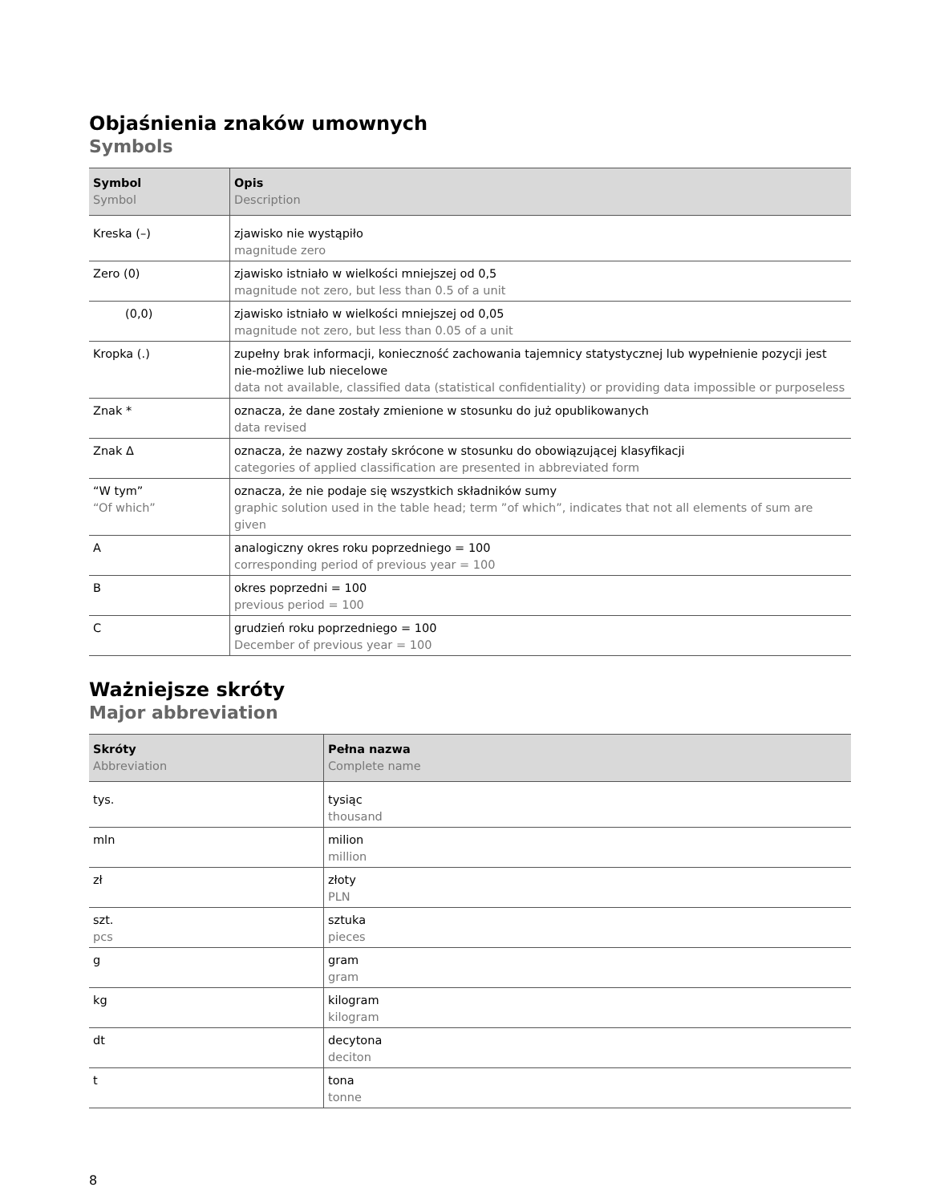Objaśnienia znaków umownych
Symbols
| Symbol Symbol | Opis Description |
| --- | --- |
| Kreska (–) | zjawisko nie wystąpiło magnitude zero |
| Zero (0) | zjawisko istniało w wielkości mniejszej od 0,5 magnitude not zero, but less than 0.5 of a unit |
| (0,0) | zjawisko istniało w wielkości mniejszej od 0,05 magnitude not zero, but less than 0.05 of a unit |
| Kropka (.) | zupełny brak informacji, konieczność zachowania tajemnicy statystycznej lub wypełnienie pozycji jest nie-możliwe lub niecelowe data not available, classified data (statistical confidentiality) or providing data impossible or purposeless |
| Znak * | oznacza, że dane zostały zmienione w stosunku do już opublikowanych data revised |
| Znak Δ | oznacza, że nazwy zostały skrócone w stosunku do obowiązującej klasyfikacji categories of applied classification are presented in abbreviated form |
| “W tym” “Of which” | oznacza, że nie podaje się wszystkich składników sumy graphic solution used in the table head; term ”of which”, indicates that not all elements of sum are given |
| A | analogiczny okres roku poprzedniego = 100 corresponding period of previous year = 100 |
| B | okres poprzedni = 100 previous period = 100 |
| C | grudzień roku poprzedniego = 100 December of previous year = 100 |
Ważniejsze skróty
Major abbreviation
| Skróty Abbreviation | Pełna nazwa Complete name |
| --- | --- |
| tys. | tysiąc thousand |
| mln | milion million |
| zł | złoty PLN |
| szt. pcs | sztuka pieces |
| g | gram gram |
| kg | kilogram kilogram |
| dt | decytona deciton |
| t | tona tonne |
8